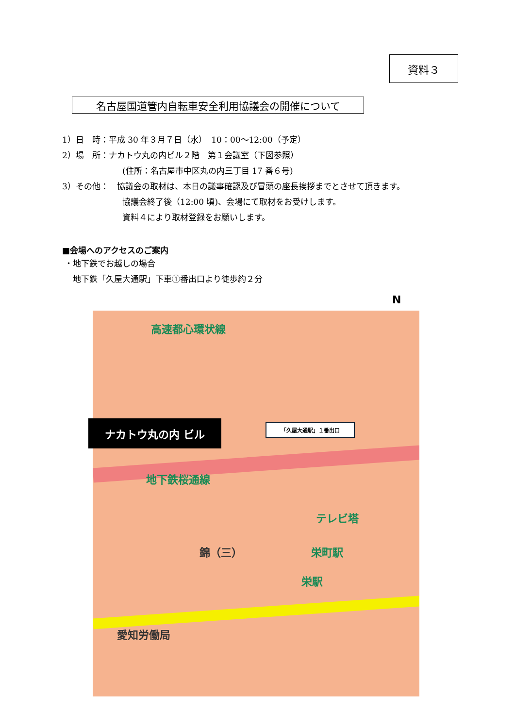資料３
名古屋国道管内自転車安全利用協議会の開催について
1）日　時：平成 30 年３月７日（水）　10：00～12:00（予定）
2）場　所：ナカトウ丸の内ビル２階　第１会議室（下図参照）
(住所：名古屋市中区丸の内三丁目 17 番６号)
3）その他：　協議会の取材は、本日の議事確認及び冒頭の座長挨拶までとさせて頂きます。
協議会終了後（12:00 頃)、会場にて取材をお受けします。
資料４により取材登録をお願いします。
■会場へのアクセスのご案内
・地下鉄でお越しの場合
地下鉄「久屋大通駅」下車①番出口より徒歩約２分
N
高速都心環状線
地下鉄桜通線
テレビ塔
栄町駅
栄駅
愛知労働局
錦（三）
ナカトウ丸の内 ビル 「久屋大通駅」１番出口